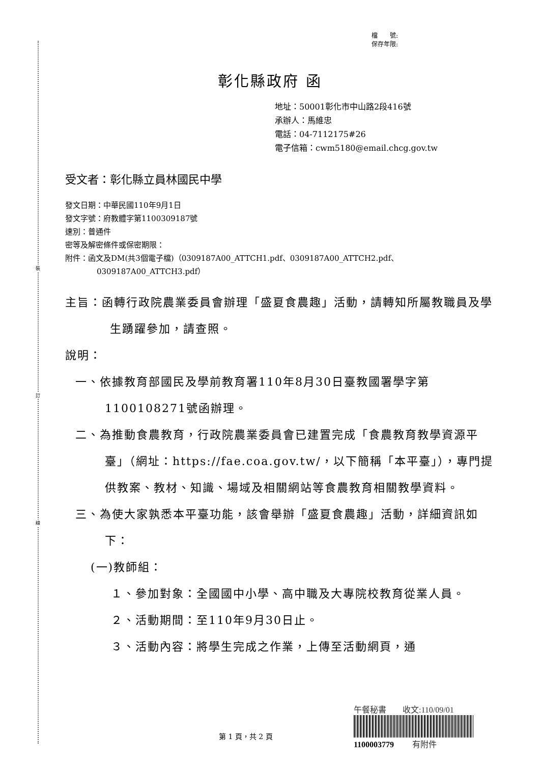裝
訂
線
檔　　號:
保存年限:
彰化縣政府 函
地址：50001彰化市中山路2段416號
承辦人：馬維忠
電話：04-7112175#26
電子信箱：cwm5180@email.chcg.gov.tw
受文者：彰化縣立員林國民中學
發文日期：中華民國110年9月1日
發文字號：府教體字第1100309187號
速別：普通件
密等及解密條件或保密期限：
附件：函文及DM(共3個電子檔)（0309187A00_ATTCH1.pdf、0309187A00_ATTCH2.pdf、
0309187A00_ATTCH3.pdf）
主旨：函轉行政院農業委員會辦理「盛夏食農趣」活動，請轉知所屬教職員及學生踴躍參加，請查照。
說明：
一、依據教育部國民及學前教育署110年8月30日臺教國署學字第1100108271號函辦理。
二、為推動食農教育，行政院農業委員會已建置完成「食農教育教學資源平臺」（網址：https://fae.coa.gov.tw/，以下簡稱「本平臺」），專門提供教案、教材、知識、場域及相關網站等食農教育相關教學資料。
三、為使大家孰悉本平臺功能，該會舉辦「盛夏食農趣」活動，詳細資訊如下：
(一)教師組：
１、參加對象：全國國中小學、高中職及大專院校教育從業人員。
２、活動期間：至110年9月30日止。
３、活動內容：將學生完成之作業，上傳至活動網頁，通
第 1 頁，共 2 頁
午餐秘書　　收文:110/09/01
1100003779　　 有附件